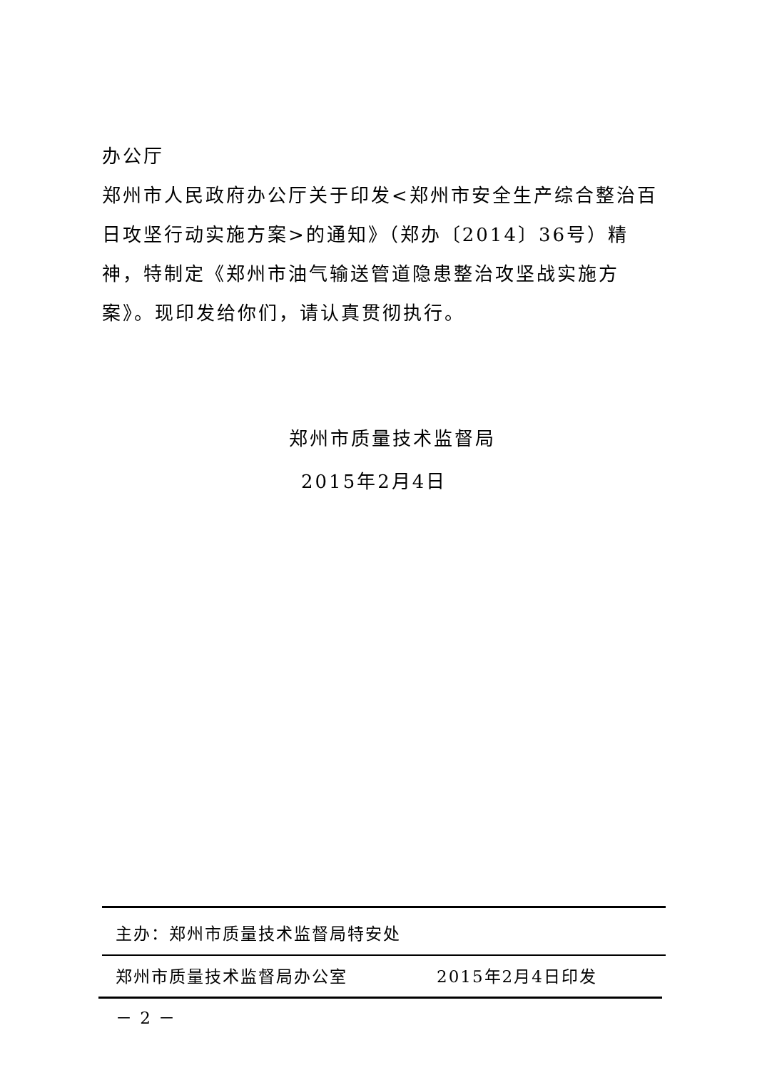办公厅
郑州市人民政府办公厅关于印发<郑州市安全生产综合整治百日攻坚行动实施方案>的通知》（郑办〔2014〕36号）精神，特制定《郑州市油气输送管道隐患整治攻坚战实施方案》。现印发给你们，请认真贯彻执行。
郑州市质量技术监督局
2015年2月4日
主办：郑州市质量技术监督局特安处
郑州市质量技术监督局办公室　　　　　2015年2月4日印发
－ 2 －